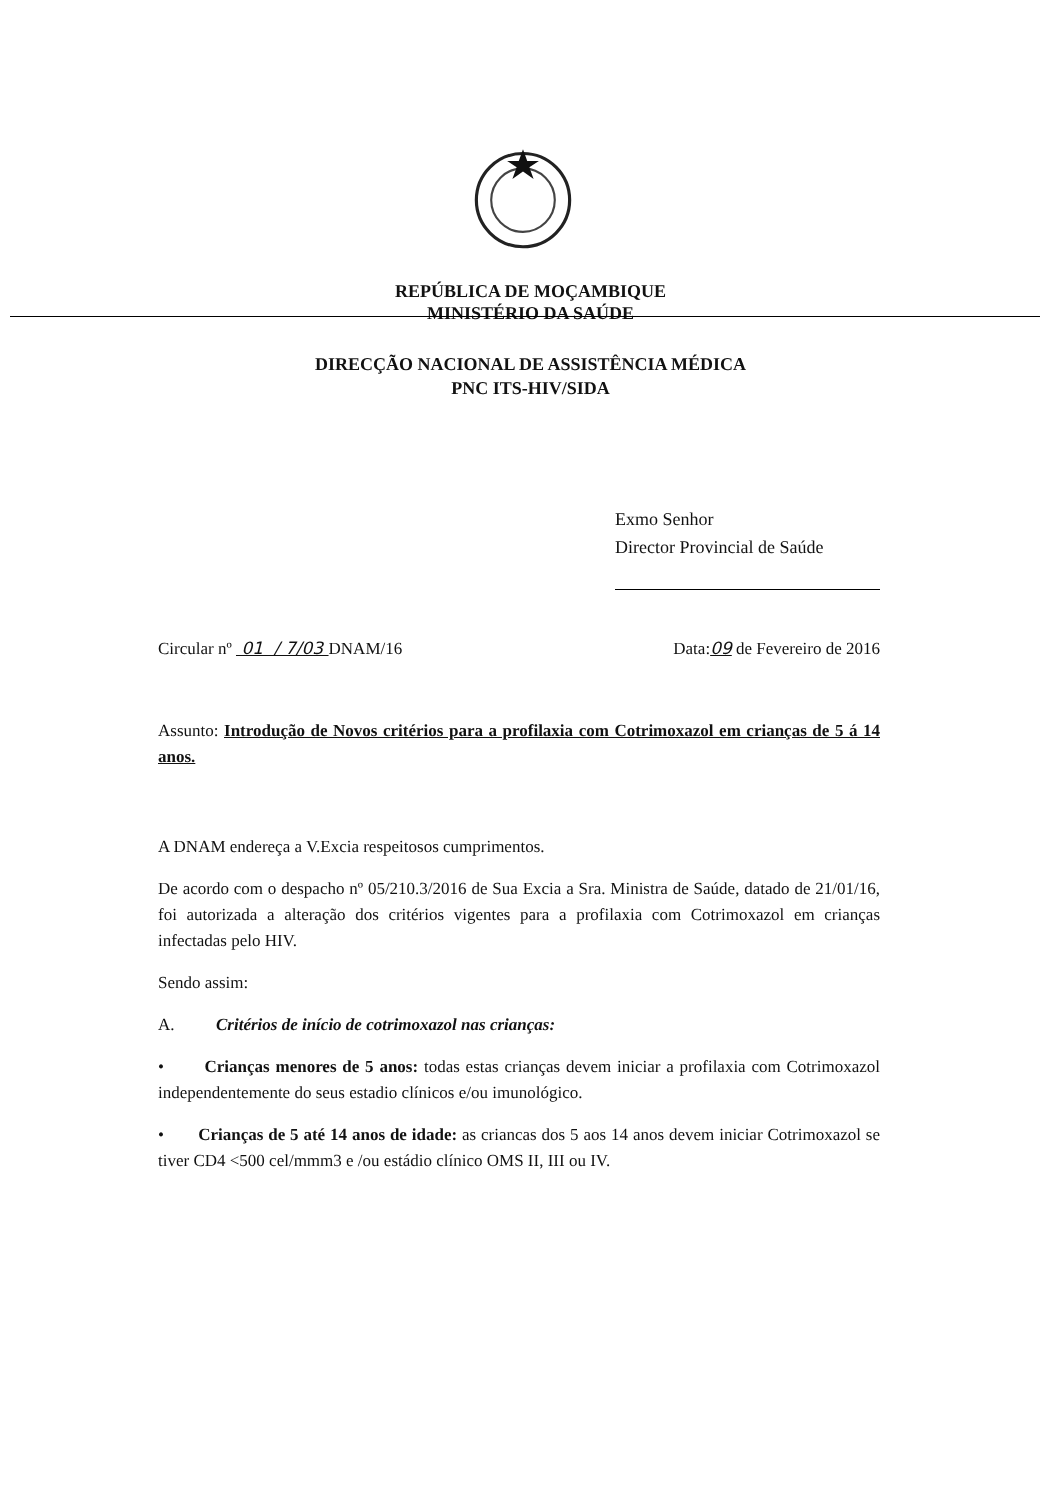REPÚBLICA DE MOÇAMBIQUE
MINISTÉRIO DA SAÚDE
DIRECÇÃO NACIONAL DE ASSISTÊNCIA MÉDICA
PNC ITS-HIV/SIDA
Exmo Senhor
Director Provincial de Saúde
Circular nº 01 / 7/03 DNAM/16 Data:09 de Fevereiro de 2016
Assunto: Introdução de Novos critérios para a profilaxia com Cotrimoxazol em crianças de 5 á 14 anos.
A DNAM endereça a V.Excia respeitosos cumprimentos.
De acordo com o despacho nº 05/210.3/2016 de Sua Excia a Sra. Ministra de Saúde, datado de 21/01/16, foi autorizada a alteração dos critérios vigentes para a profilaxia com Cotrimoxazol em crianças infectadas pelo HIV.
Sendo assim:
A. Critérios de início de cotrimoxazol nas crianças:
• Crianças menores de 5 anos: todas estas crianças devem iniciar a profilaxia com Cotrimoxazol independentemente do seus estadio clínicos e/ou imunológico.
• Crianças de 5 até 14 anos de idade: as criancas dos 5 aos 14 anos devem iniciar Cotrimoxazol se tiver CD4 <500 cel/mmm3 e /ou estádio clínico OMS II, III ou IV.